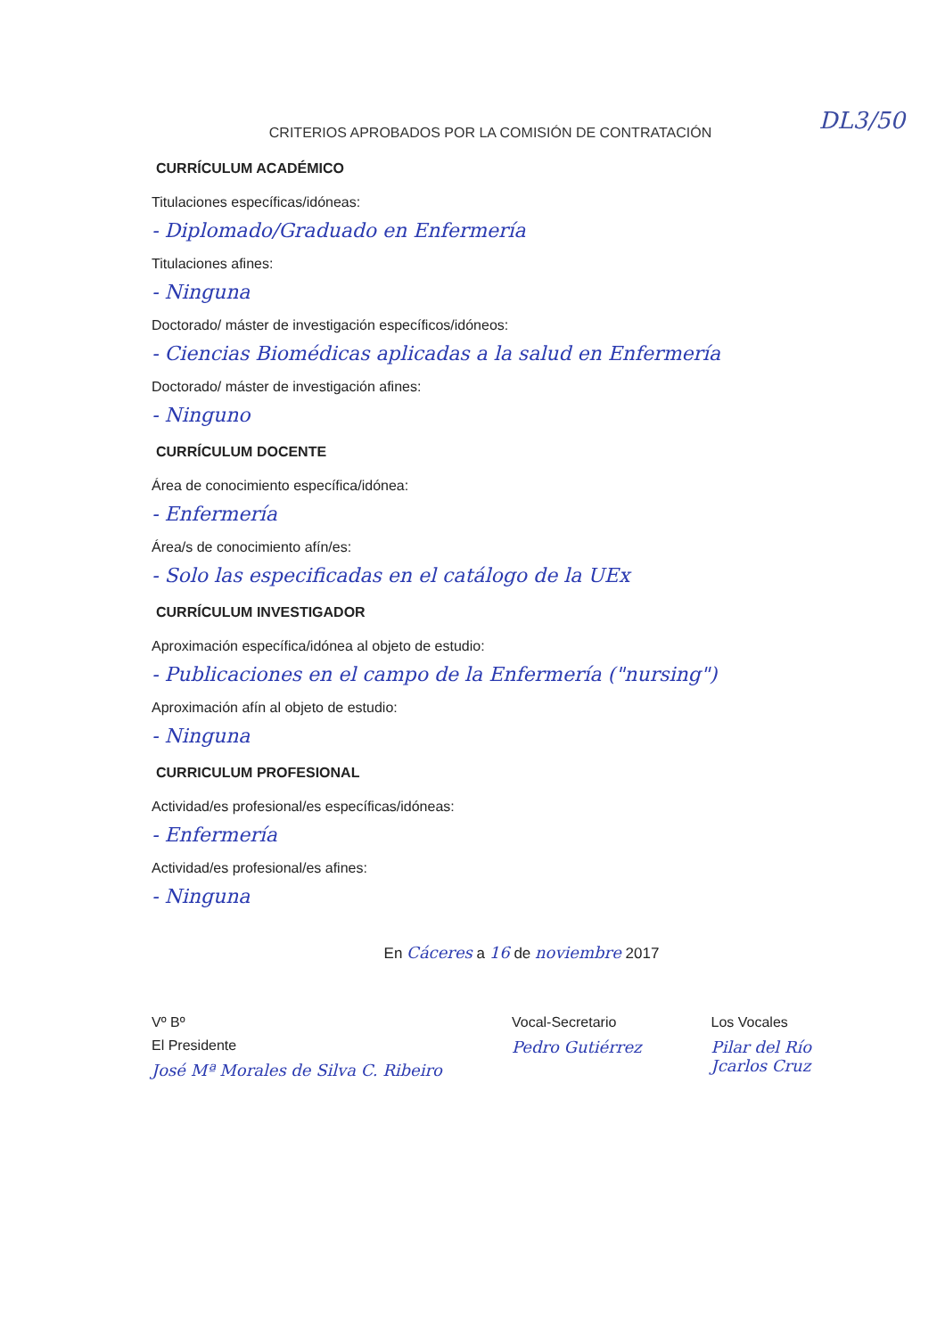DL3/50
CRITERIOS APROBADOS POR LA COMISIÓN DE CONTRATACIÓN
CURRÍCULUM ACADÉMICO
Titulaciones específicas/idóneas:
- Diplomado/Graduado en Enfermería
Titulaciones afines:
- Ninguna
Doctorado/ máster de investigación específicos/idóneos:
- Ciencias Biomédicas aplicadas a la salud en Enfermería
Doctorado/ máster de investigación afines:
- Ninguno
CURRÍCULUM DOCENTE
Área de conocimiento específica/idónea:
- Enfermería
Área/s de conocimiento afín/es:
- Solo las especificadas en el catálogo de la UEx
CURRÍCULUM INVESTIGADOR
Aproximación específica/idónea al objeto de estudio:
- Publicaciones en el campo de la Enfermería ("nursing")
Aproximación afín al objeto de estudio:
- Ninguna
CURRICULUM PROFESIONAL
Actividad/es profesional/es específicas/idóneas:
- Enfermería
Actividad/es profesional/es afines:
- Ninguna
En Cáceres a 16 de noviembre 2017
Vº Bº
El Presidente
José Mª Morales de Silva C. Ribeiro
Vocal-Secretario
Pedro Gutiérrez
Los Vocales
Pilar del Río
Jcarlos Cruz